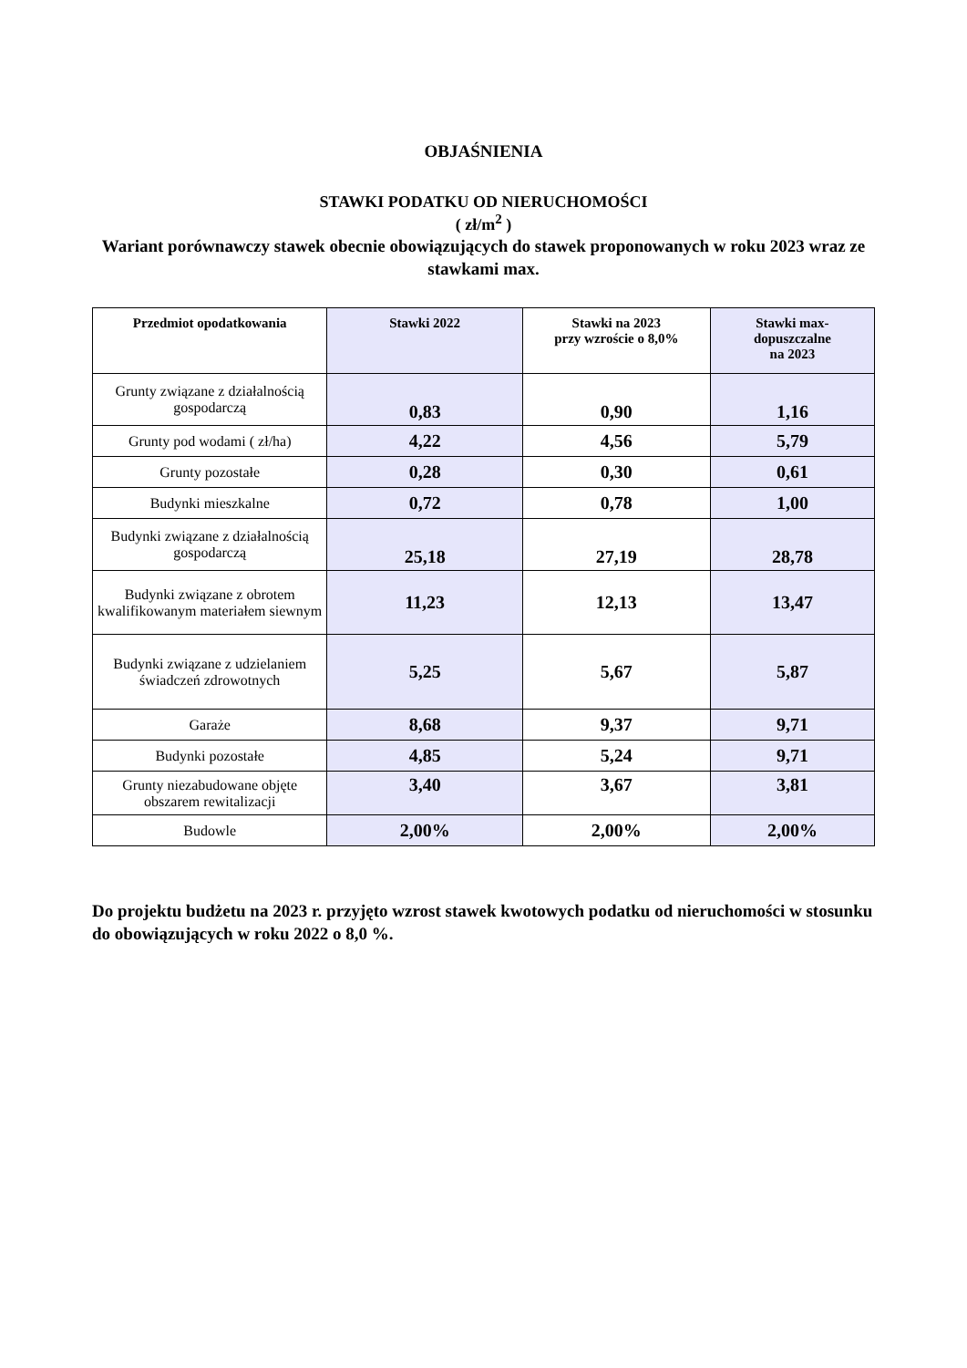OBJAŚNIENIA
STAWKI PODATKU OD NIERUCHOMOŚCI
( zł/m<sup>2</sup> )
Wariant porównawczy stawek obecnie obowiązujących do stawek proponowanych w roku 2023 wraz ze stawkami max.
| Przedmiot opodatkowania | Stawki 2022 | Stawki na 2023 przy wzroście o 8,0% | Stawki max- dopuszczalne na 2023 |
| --- | --- | --- | --- |
| Grunty związane z działalnością gospodarczą | 0,83 | 0,90 | 1,16 |
| Grunty pod wodami ( zł/ha) | 4,22 | 4,56 | 5,79 |
| Grunty pozostałe | 0,28 | 0,30 | 0,61 |
| Budynki mieszkalne | 0,72 | 0,78 | 1,00 |
| Budynki związane z działalnością gospodarczą | 25,18 | 27,19 | 28,78 |
| Budynki związane z obrotem kwalifikowanym materiałem siewnym | 11,23 | 12,13 | 13,47 |
| Budynki związane z udzielaniem świadczeń zdrowotnych | 5,25 | 5,67 | 5,87 |
| Garaże | 8,68 | 9,37 | 9,71 |
| Budynki pozostałe | 4,85 | 5,24 | 9,71 |
| Grunty niezabudowane objęte obszarem rewitalizacji | 3,40 | 3,67 | 3,81 |
| Budowle | 2,00% | 2,00% | 2,00% |
Do projektu budżetu na 2023 r. przyjęto wzrost stawek kwotowych podatku od nieruchomości w stosunku do obowiązujących w roku 2022 o 8,0 %.